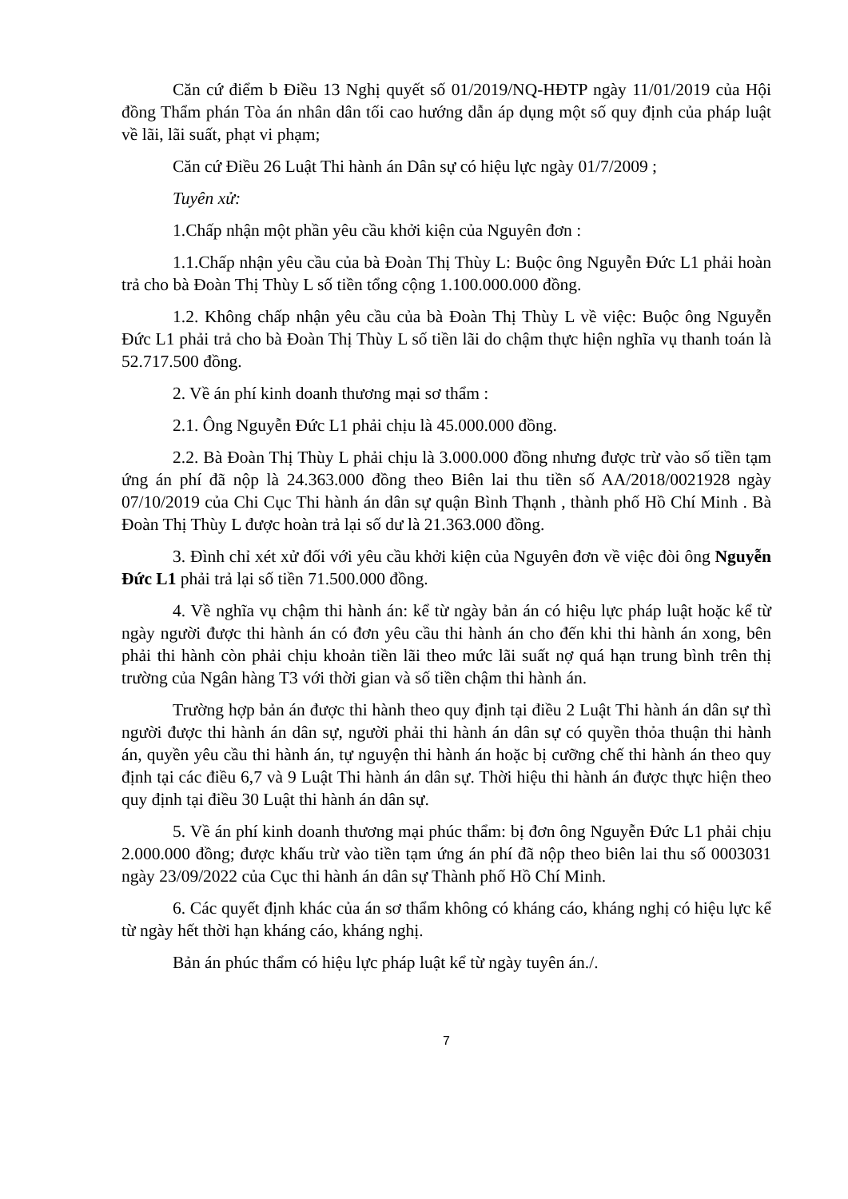Căn cứ điểm b Điều 13 Nghị quyết số 01/2019/NQ-HĐTP ngày 11/01/2019 của Hội đồng Thẩm phán Tòa án nhân dân tối cao hướng dẫn áp dụng một số quy định của pháp luật về lãi, lãi suất, phạt vi phạm;
Căn cứ Điều 26 Luật Thi hành án Dân sự có hiệu lực ngày 01/7/2009 ;
Tuyên xử:
1.Chấp nhận một phần yêu cầu khởi kiện của Nguyên đơn :
1.1.Chấp nhận yêu cầu của bà Đoàn Thị Thùy L: Buộc ông Nguyễn Đức L1 phải hoàn trả cho bà Đoàn Thị Thùy L số tiền tổng cộng 1.100.000.000 đồng.
1.2. Không chấp nhận yêu cầu của bà Đoàn Thị Thùy L về việc: Buộc ông Nguyễn Đức L1 phải trả cho bà Đoàn Thị Thùy L số tiền lãi do chậm thực hiện nghĩa vụ thanh toán là 52.717.500 đồng.
2. Về án phí kinh doanh thương mại sơ thẩm :
2.1. Ông Nguyễn Đức L1 phải chịu là 45.000.000 đồng.
2.2. Bà Đoàn Thị Thùy L phải chịu là 3.000.000 đồng nhưng được trừ vào số tiền tạm ứng án phí đã nộp là 24.363.000 đồng theo Biên lai thu tiền số AA/2018/0021928 ngày 07/10/2019 của Chi Cục Thi hành án dân sự quận Bình Thạnh , thành phố Hồ Chí Minh . Bà Đoàn Thị Thùy L được hoàn trả lại số dư là 21.363.000 đồng.
3. Đình chỉ xét xử đối với yêu cầu khởi kiện của Nguyên đơn về việc đòi ông Nguyễn Đức L1 phải trả lại số tiền 71.500.000 đồng.
4. Về nghĩa vụ chậm thi hành án: kể từ ngày bản án có hiệu lực pháp luật hoặc kể từ ngày người được thi hành án có đơn yêu cầu thi hành án cho đến khi thi hành án xong, bên phải thi hành còn phải chịu khoản tiền lãi theo mức lãi suất nợ quá hạn trung bình trên thị trường của Ngân hàng T3 với thời gian và số tiền chậm thi hành án.
Trường hợp bản án được thi hành theo quy định tại điều 2 Luật Thi hành án dân sự thì người được thi hành án dân sự, người phải thi hành án dân sự có quyền thỏa thuận thi hành án, quyền yêu cầu thi hành án, tự nguyện thi hành án hoặc bị cưỡng chế thi hành án theo quy định tại các điều 6,7 và 9 Luật Thi hành án dân sự. Thời hiệu thi hành án được thực hiện theo quy định tại điều 30 Luật thi hành án dân sự.
5. Về án phí kinh doanh thương mại phúc thẩm: bị đơn ông Nguyễn Đức L1 phải chịu 2.000.000 đồng; được khấu trừ vào tiền tạm ứng án phí đã nộp theo biên lai thu số 0003031 ngày 23/09/2022 của Cục thi hành án dân sự Thành phố Hồ Chí Minh.
6. Các quyết định khác của án sơ thẩm không có kháng cáo, kháng nghị có hiệu lực kể từ ngày hết thời hạn kháng cáo, kháng nghị.
Bản án phúc thẩm có hiệu lực pháp luật kể từ ngày tuyên án./.
7